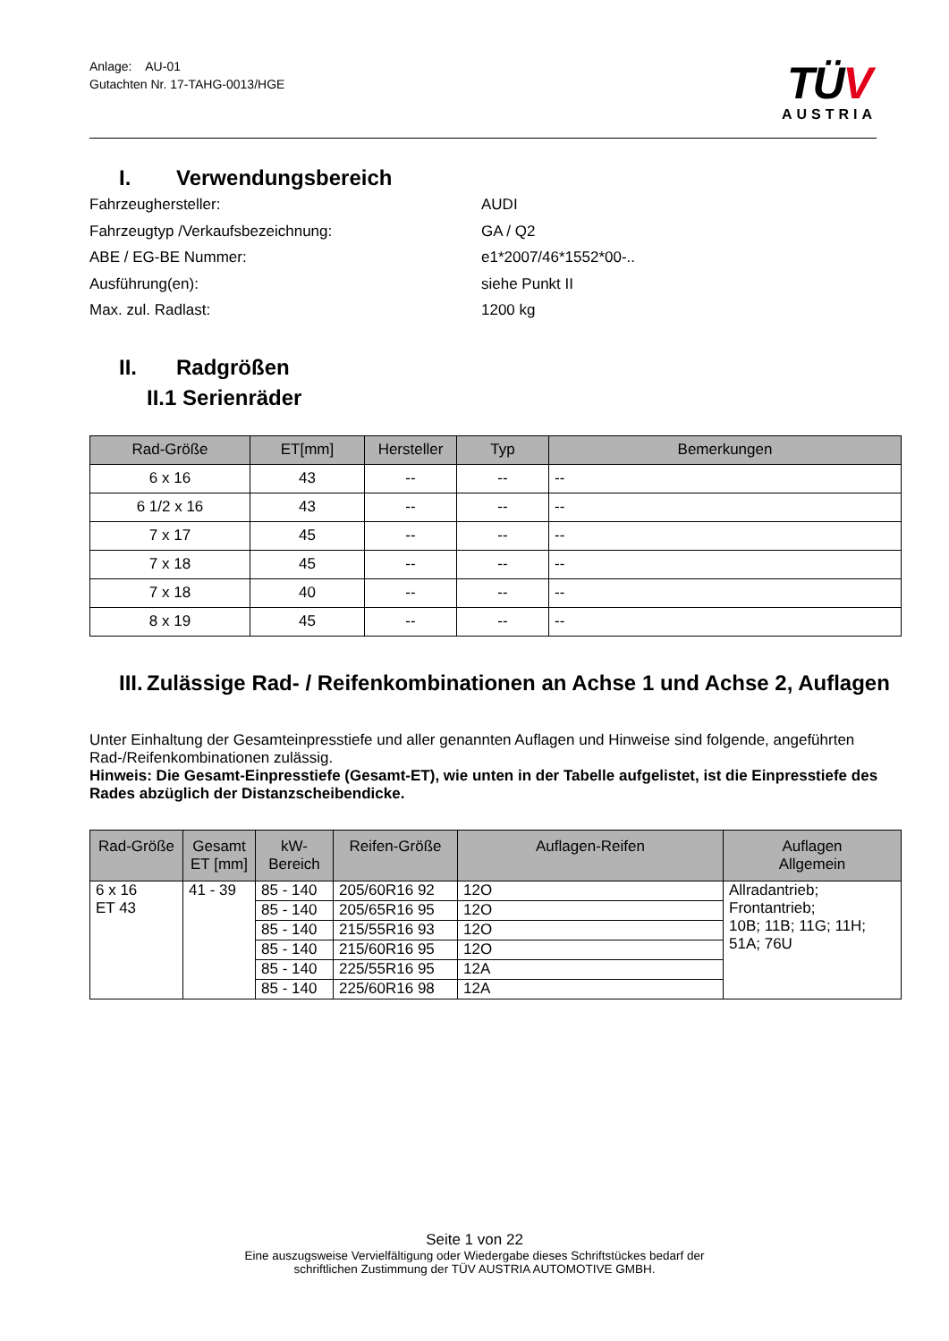Anlage: AU-01
Gutachten Nr. 17-TAHG-0013/HGE
TÜV
AUSTRIA
I. Verwendungsbereich
Fahrzeughersteller: AUDI
Fahrzeugtyp /Verkaufsbezeichnung: GA / Q2
ABE / EG-BE Nummer: e1*2007/46*1552*00-..
Ausführung(en): siehe Punkt II
Max. zul. Radlast: 1200 kg
II. Radgrößen
II.1 Serienräder
| Rad-Größe | ET[mm] | Hersteller | Typ | Bemerkungen |
| --- | --- | --- | --- | --- |
| 6 x 16 | 43 | -- | -- | -- |
| 6 1/2 x 16 | 43 | -- | -- | -- |
| 7 x 17 | 45 | -- | -- | -- |
| 7 x 18 | 45 | -- | -- | -- |
| 7 x 18 | 40 | -- | -- | -- |
| 8 x 19 | 45 | -- | -- | -- |
III. Zulässige Rad- / Reifenkombinationen an Achse 1 und Achse 2, Auflagen
Unter Einhaltung der Gesamteinpresstiefe und aller genannten Auflagen und Hinweise sind folgende, angeführten Rad-/Reifenkombinationen zulässig.
Hinweis: Die Gesamt-Einpresstiefe (Gesamt-ET), wie unten in der Tabelle aufgelistet, ist die Einpresstiefe des Rades abzüglich der Distanzscheibendicke.
| Rad-Größe | Gesamt ET [mm] | kW- Bereich | Reifen-Größe | Auflagen-Reifen | Auflagen Allgemein |
| --- | --- | --- | --- | --- | --- |
| 6 x 16 ET 43 | 41 - 39 | 85 - 140 | 205/60R16 92 | 12O | Allradantrieb; Frontantrieb; 10B; 11B; 11G; 11H; 51A; 76U |
| | | 85 - 140 | 205/65R16 95 | 12O | |
| | | 85 - 140 | 215/55R16 93 | 12O | |
| | | 85 - 140 | 215/60R16 95 | 12O | |
| | | 85 - 140 | 225/55R16 95 | 12A | |
| | | 85 - 140 | 225/60R16 98 | 12A | |
Seite 1 von 22
Eine auszugsweise Vervielfältigung oder Wiedergabe dieses Schriftstückes bedarf der
schriftlichen Zustimmung der TÜV AUSTRIA AUTOMOTIVE GMBH.